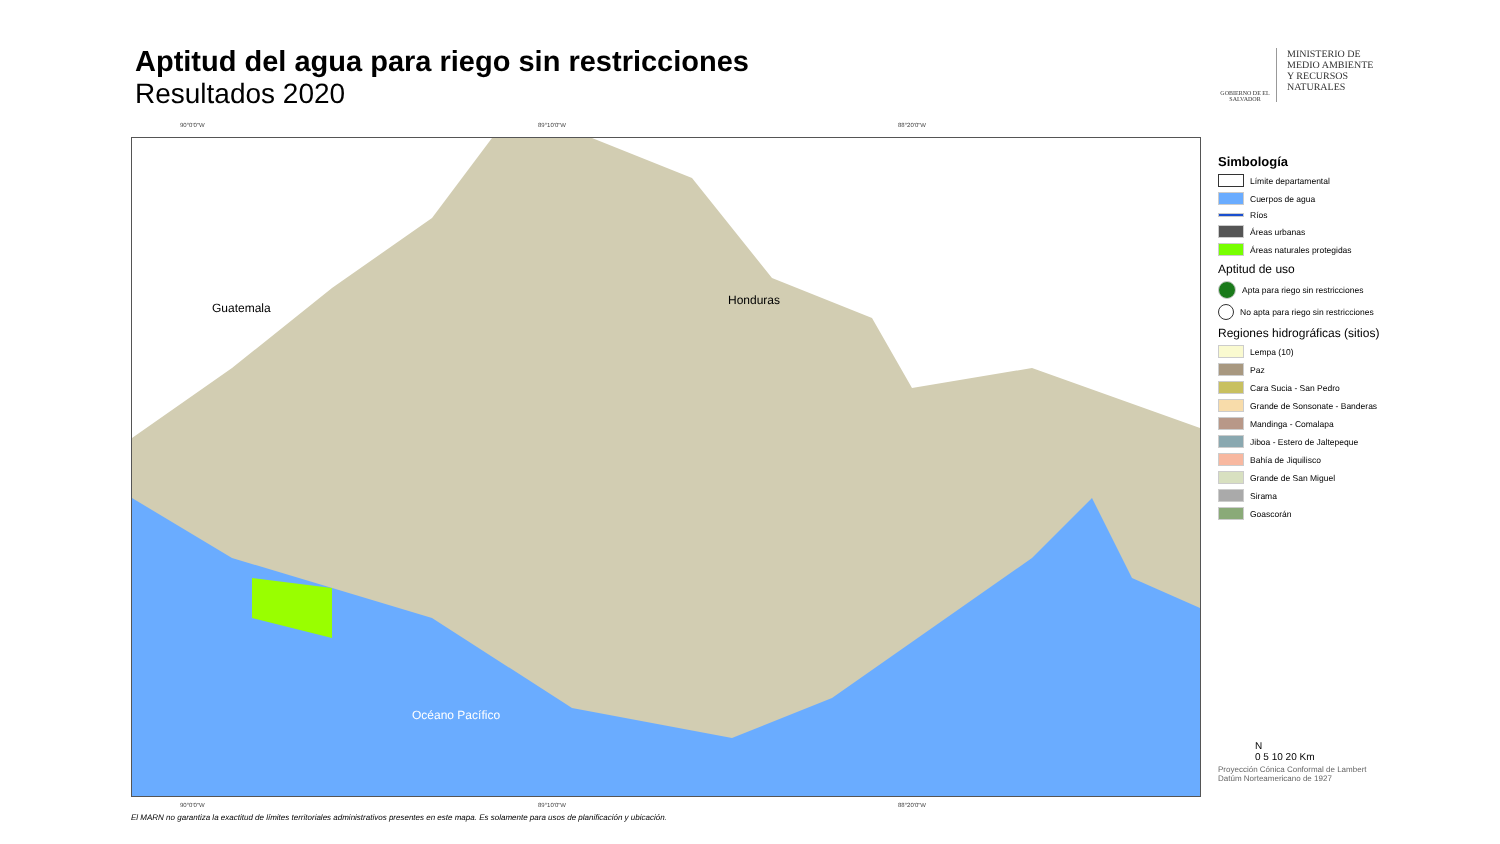Aptitud del agua para riego sin restricciones
Resultados 2020
GOBIERNO DE EL SALVADOR
MINISTERIO DE
MEDIO AMBIENTE
Y RECURSOS
NATURALES
90°0'0"W 89°10'0"W 88°20'0"W
Guatemala
Honduras
Océano Pacífico
90°0'0"W 89°10'0"W 88°20'0"W
Simbología
Límite departamental
Cuerpos de agua
Ríos
Áreas urbanas
Áreas naturales protegidas
Aptitud de uso
Apta para riego sin restricciones
No apta para riego sin restricciones
Regiones hidrográficas (sitios)
Lempa (10)
Paz
Cara Sucia - San Pedro
Grande de Sonsonate - Banderas
Mandinga - Comalapa
Jiboa - Estero de Jaltepeque
Bahía de Jiquilisco
Grande de San Miguel
Sirama
Goascorán
N
0 5 10 20 Km
Proyección Cónica Conformal de Lambert
Datúm Norteamericano de 1927
El MARN no garantiza la exactitud de límites territoriales administrativos presentes en este mapa. Es solamente para usos de planificación y ubicación.